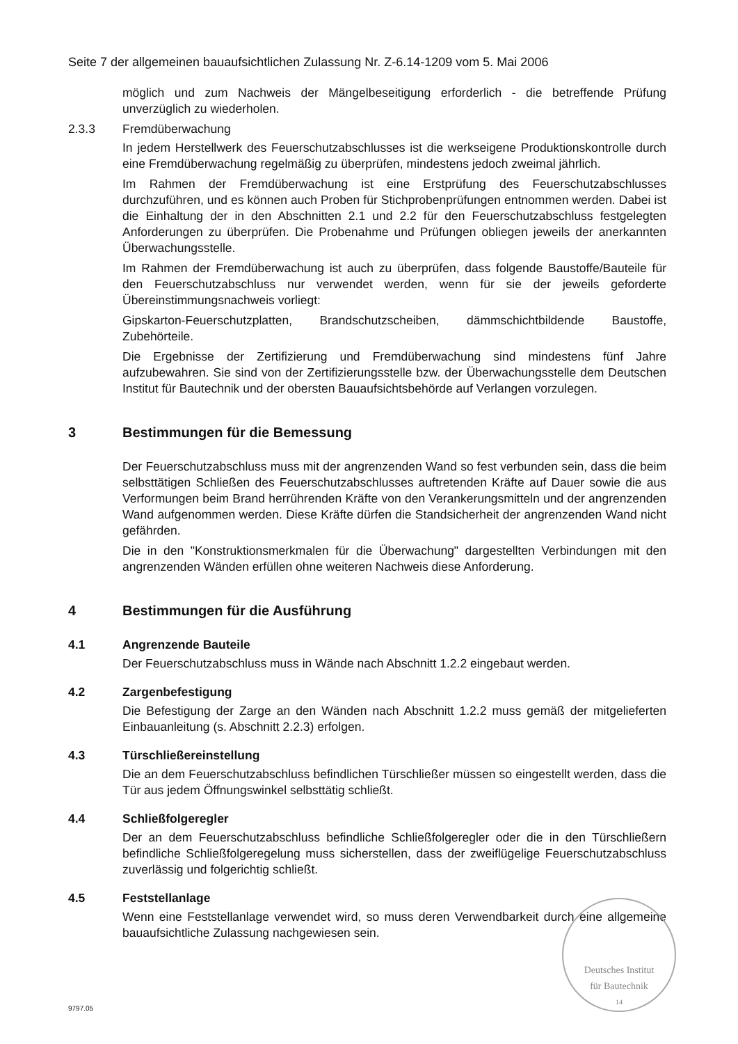Seite 7 der allgemeinen bauaufsichtlichen Zulassung Nr. Z-6.14-1209 vom 5. Mai 2006
möglich und zum Nachweis der Mängelbeseitigung erforderlich - die betreffende Prüfung unverzüglich zu wiederholen.
2.3.3 Fremdüberwachung
In jedem Herstellwerk des Feuerschutzabschlusses ist die werkseigene Produktionskontrolle durch eine Fremdüberwachung regelmäßig zu überprüfen, mindestens jedoch zweimal jährlich.
Im Rahmen der Fremdüberwachung ist eine Erstprüfung des Feuerschutzabschlusses durchzuführen, und es können auch Proben für Stichprobenprüfungen entnommen werden. Dabei ist die Einhaltung der in den Abschnitten 2.1 und 2.2 für den Feuerschutzabschluss festgelegten Anforderungen zu überprüfen. Die Probenahme und Prüfungen obliegen jeweils der anerkannten Überwachungsstelle.
Im Rahmen der Fremdüberwachung ist auch zu überprüfen, dass folgende Baustoffe/Bauteile für den Feuerschutzabschluss nur verwendet werden, wenn für sie der jeweils geforderte Übereinstimmungsnachweis vorliegt:
Gipskarton-Feuerschutzplatten, Brandschutzscheiben, dämmschichtbildende Baustoffe, Zubehörteile.
Die Ergebnisse der Zertifizierung und Fremdüberwachung sind mindestens fünf Jahre aufzubewahren. Sie sind von der Zertifizierungsstelle bzw. der Überwachungsstelle dem Deutschen Institut für Bautechnik und der obersten Bauaufsichtsbehörde auf Verlangen vorzulegen.
3 Bestimmungen für die Bemessung
Der Feuerschutzabschluss muss mit der angrenzenden Wand so fest verbunden sein, dass die beim selbsttätigen Schließen des Feuerschutzabschlusses auftretenden Kräfte auf Dauer sowie die aus Verformungen beim Brand herrührenden Kräfte von den Verankerungsmitteln und der angrenzenden Wand aufgenommen werden. Diese Kräfte dürfen die Standsicherheit der angrenzenden Wand nicht gefährden.
Die in den "Konstruktionsmerkmalen für die Überwachung" dargestellten Verbindungen mit den angrenzenden Wänden erfüllen ohne weiteren Nachweis diese Anforderung.
4 Bestimmungen für die Ausführung
4.1 Angrenzende Bauteile
Der Feuerschutzabschluss muss in Wände nach Abschnitt 1.2.2 eingebaut werden.
4.2 Zargenbefestigung
Die Befestigung der Zarge an den Wänden nach Abschnitt 1.2.2 muss gemäß der mitgelieferten Einbauanleitung (s. Abschnitt 2.2.3) erfolgen.
4.3 Türschließereinstellung
Die an dem Feuerschutzabschluss befindlichen Türschließer müssen so eingestellt werden, dass die Tür aus jedem Öffnungswinkel selbsttätig schließt.
4.4 Schließfolgeregler
Der an dem Feuerschutzabschluss befindliche Schließfolgeregler oder die in den Türschließern befindliche Schließfolgeregelung muss sicherstellen, dass der zweiflügelige Feuerschutzabschluss zuverlässig und folgerichtig schließt.
4.5 Feststellanlage
Wenn eine Feststellanlage verwendet wird, so muss deren Verwendbarkeit durch eine allgemeine bauaufsichtliche Zulassung nachgewiesen sein.
Deutsches Institut
für Bautechnik
14
9797.05